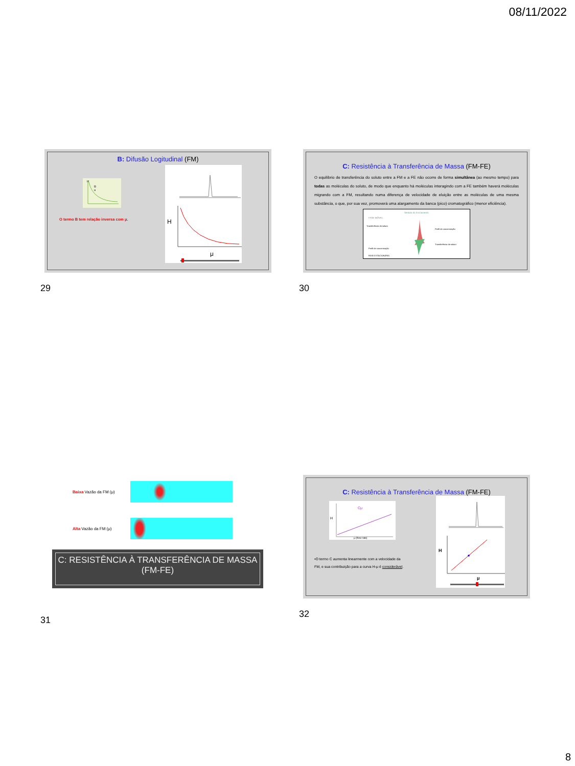08/11/2022
B: Difusão Logitudinal (FM)
H
B
u
O termo B tem relação inversa com μ.
H
μ
29
C: Resistência à Transferência de Massa (FM-FE)
O equilíbrio de transferência do soluto entre a FM e a FE não ocorre de forma simultânea (ao mesmo tempo) para todas as moléculas do soluto, de modo que enquanto há moléculas interagindo com a FE também haverá moléculas migrando com a FM, resultando numa diferença de velocidade de eluição entre as moléculas de uma mesma substância, o que, por sua vez, promoverá uma alargamento da banca (pico) cromatográfico (menor eficiência).
Sentido do Escoamento
FASE MÓVEL
Transferência do soluto
Perfil de concentração
Perfil de concentração
Transferência do soluto
FASE ESTACIONÁRIA
30
Baixa Vazão da FM (μ)
Alta Vazão da FM (μ)
C: RESISTÊNCIA À TRANSFERÊNCIA DE MASSA
(FM-FE)
31
C: Resistência à Transferência de Massa (FM-FE)
Cμ
H
μ (flow rate)
•O termo C aumenta linearmente com a velocidade da FM, e sua contribuição para a curva H-μ é considerável.
H
μ
32
8